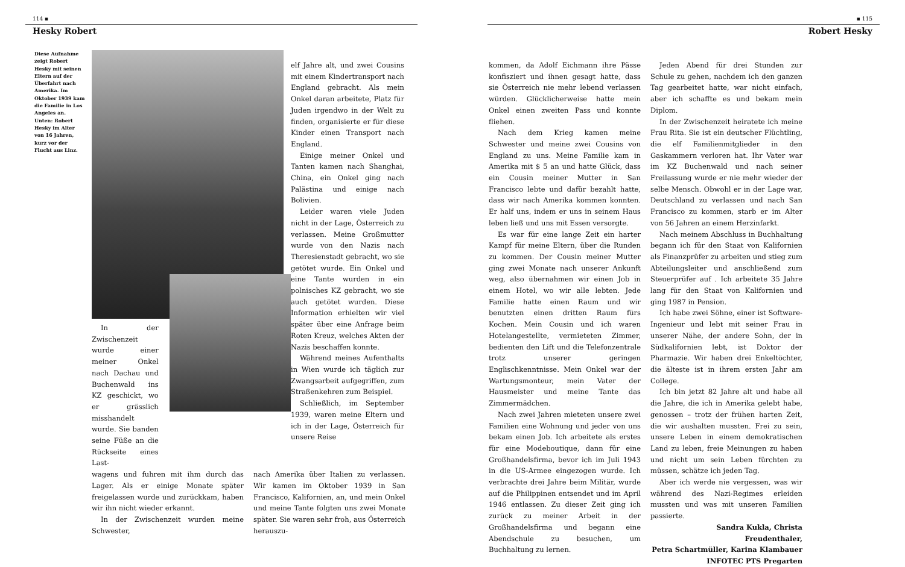114 ▪
Hesky Robert
Diese Aufnahme zeigt Robert Hesky mit seinen Eltern auf der Überfahrt nach Amerika. Im Oktober 1939 kam die Familie in Los Angeles an. Unten: Robert Hesky im Alter von 16 Jahren, kurz vor der Flucht aus Linz.
In der Zwischenzeit wurde einer meiner Onkel nach Dachau und Buchenwald ins KZ geschickt, wo er grässlich misshandelt wurde. Sie banden seine Füße an die Rückseite eines Last-
elf Jahre alt, und zwei Cousins mit einem Kindertransport nach England gebracht. Als mein Onkel daran arbeitete, Platz für Juden irgendwo in der Welt zu finden, organisierte er für diese Kinder einen Transport nach England.
Einige meiner Onkel und Tanten kamen nach Shanghai, China, ein Onkel ging nach Palästina und einige nach Bolivien.
Leider waren viele Juden nicht in der Lage, Österreich zu verlassen. Meine Großmutter wurde von den Nazis nach Theresienstadt gebracht, wo sie getötet wurde. Ein Onkel und eine Tante wurden in ein polnisches KZ gebracht, wo sie auch getötet wurden. Diese Information erhielten wir viel später über eine Anfrage beim Roten Kreuz, welches Akten der Nazis beschaffen konnte.
Während meines Aufenthalts in Wien wurde ich täglich zur Zwangsarbeit aufgegriffen, zum Straßenkehren zum Beispiel.
Schließlich, im September 1939, waren meine Eltern und ich in der Lage, Österreich für unsere Reise
wagens und fuhren mit ihm durch das Lager. Als er einige Monate später freigelassen wurde und zurückkam, haben wir ihn nicht wieder erkannt.
In der Zwischenzeit wurden meine Schwester,
nach Amerika über Italien zu verlassen. Wir kamen im Oktober 1939 in San Francisco, Kalifornien, an, und mein Onkel und meine Tante folgten uns zwei Monate später. Sie waren sehr froh, aus Österreich herauszu-
▪ 115
Robert Hesky
kommen, da Adolf Eichmann ihre Pässe konfisziert und ihnen gesagt hatte, dass sie Österreich nie mehr lebend verlassen würden. Glücklicherweise hatte mein Onkel einen zweiten Pass und konnte fliehen.
Nach dem Krieg kamen meine Schwester und meine zwei Cousins von England zu uns. Meine Familie kam in Amerika mit $ 5 an und hatte Glück, dass ein Cousin meiner Mutter in San Francisco lebte und dafür bezahlt hatte, dass wir nach Amerika kommen konnten. Er half uns, indem er uns in seinem Haus leben ließ und uns mit Essen versorgte.
Es war für eine lange Zeit ein harter Kampf für meine Eltern, über die Runden zu kommen. Der Cousin meiner Mutter ging zwei Monate nach unserer Ankunft weg, also übernahmen wir einen Job in einem Hotel, wo wir alle lebten. Jede Familie hatte einen Raum und wir benutzten einen dritten Raum fürs Kochen. Mein Cousin und ich waren Hotelangestellte, vermieteten Zimmer, bedienten den Lift und die Telefonzentrale trotz unserer geringen Englischkenntnisse. Mein Onkel war der Wartungsmonteur, mein Vater der Hausmeister und meine Tante das Zimmermädchen.
Nach zwei Jahren mieteten unsere zwei Familien eine Wohnung und jeder von uns bekam einen Job. Ich arbeitete als erstes für eine Modeboutique, dann für eine Großhandelsfirma, bevor ich im Juli 1943 in die US-Armee eingezogen wurde. Ich verbrachte drei Jahre beim Militär, wurde auf die Philippinen entsendet und im April 1946 entlassen. Zu dieser Zeit ging ich zurück zu meiner Arbeit in der Großhandelsfirma und begann eine Abendschule zu besuchen, um Buchhaltung zu lernen.
Jeden Abend für drei Stunden zur Schule zu gehen, nachdem ich den ganzen Tag gearbeitet hatte, war nicht einfach, aber ich schaffte es und bekam mein Diplom.
In der Zwischenzeit heiratete ich meine Frau Rita. Sie ist ein deutscher Flüchtling, die elf Familienmitglieder in den Gaskammern verloren hat. Ihr Vater war im KZ Buchenwald und nach seiner Freilassung wurde er nie mehr wieder der selbe Mensch. Obwohl er in der Lage war, Deutschland zu verlassen und nach San Francisco zu kommen, starb er im Alter von 56 Jahren an einem Herzinfarkt.
Nach meinem Abschluss in Buchhaltung begann ich für den Staat von Kalifornien als Finanzprüfer zu arbeiten und stieg zum Abteilungsleiter und anschließend zum Steuerprüfer auf . Ich arbeitete 35 Jahre lang für den Staat von Kalifornien und ging 1987 in Pension.
Ich habe zwei Söhne, einer ist Software-Ingenieur und lebt mit seiner Frau in unserer Nähe, der andere Sohn, der in Südkalifornien lebt, ist Doktor der Pharmazie. Wir haben drei Enkeltöchter, die älteste ist in ihrem ersten Jahr am College.
Ich bin jetzt 82 Jahre alt und habe all die Jahre, die ich in Amerika gelebt habe, genossen – trotz der frühen harten Zeit, die wir aushalten mussten. Frei zu sein, unsere Leben in einem demokratischen Land zu leben, freie Meinungen zu haben und nicht um sein Leben fürchten zu müssen, schätze ich jeden Tag.
Aber ich werde nie vergessen, was wir während des Nazi-Regimes erleiden mussten und was mit unseren Familien passierte.
Sandra Kukla, Christa Freudenthaler,
Petra Schartmüller, Karina Klambauer
INFOTEC PTS Pregarten